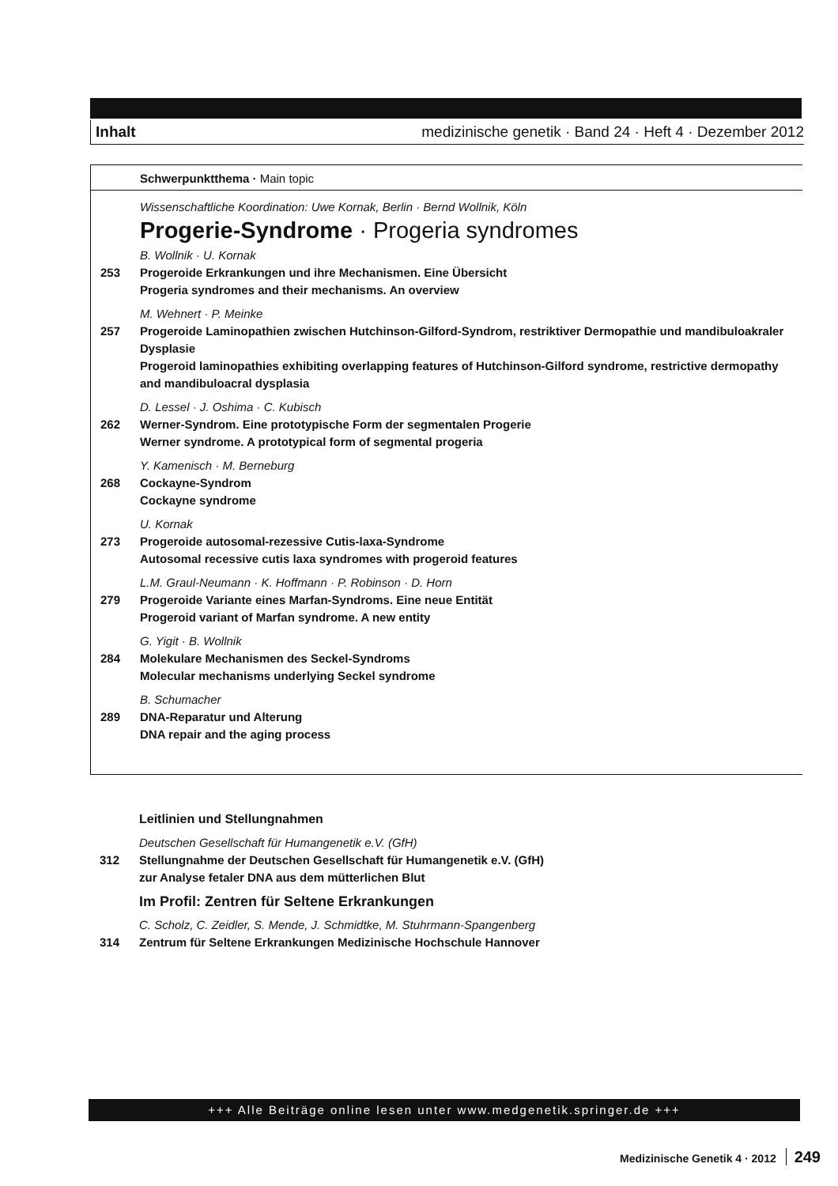Inhalt medizinische genetik · Band 24 · Heft 4 · Dezember 2012
Schwerpunktthema · Main topic
Wissenschaftliche Koordination: Uwe Kornak, Berlin · Bernd Wollnik, Köln
Progerie-Syndrome · Progeria syndromes
B. Wollnik · U. Kornak
253 Progeroide Erkrankungen und ihre Mechanismen. Eine Übersicht
Progeria syndromes and their mechanisms. An overview
M. Wehnert · P. Meinke
257 Progeroide Laminopathien zwischen Hutchinson-Gilford-Syndrom, restriktiver Dermopathie und mandibuloakraler Dysplasie
Progeroid laminopathies exhibiting overlapping features of Hutchinson-Gilford syndrome, restrictive dermopathy and mandibuloacral dysplasia
D. Lessel · J. Oshima · C. Kubisch
262 Werner-Syndrom. Eine prototypische Form der segmentalen Progerie
Werner syndrome. A prototypical form of segmental progeria
Y. Kamenisch · M. Berneburg
268 Cockayne-Syndrom
Cockayne syndrome
U. Kornak
273 Progeroide autosomal-rezessive Cutis-laxa-Syndrome
Autosomal recessive cutis laxa syndromes with progeroid features
L.M. Graul-Neumann · K. Hoffmann · P. Robinson · D. Horn
279 Progeroide Variante eines Marfan-Syndroms. Eine neue Entität
Progeroid variant of Marfan syndrome. A new entity
G. Yigit · B. Wollnik
284 Molekulare Mechanismen des Seckel-Syndroms
Molecular mechanisms underlying Seckel syndrome
B. Schumacher
289 DNA-Reparatur und Alterung
DNA repair and the aging process
Leitlinien und Stellungnahmen
Deutschen Gesellschaft für Humangenetik e.V. (GfH)
312 Stellungnahme der Deutschen Gesellschaft für Humangenetik e.V. (GfH)
zur Analyse fetaler DNA aus dem mütterlichen Blut
Im Profil: Zentren für Seltene Erkrankungen
C. Scholz, C. Zeidler, S. Mende, J. Schmidtke, M. Stuhrmann-Spangenberg
314 Zentrum für Seltene Erkrankungen Medizinische Hochschule Hannover
+++ Alle Beiträge online lesen unter www.medgenetik.springer.de +++
Medizinische Genetik 4 · 2012 249